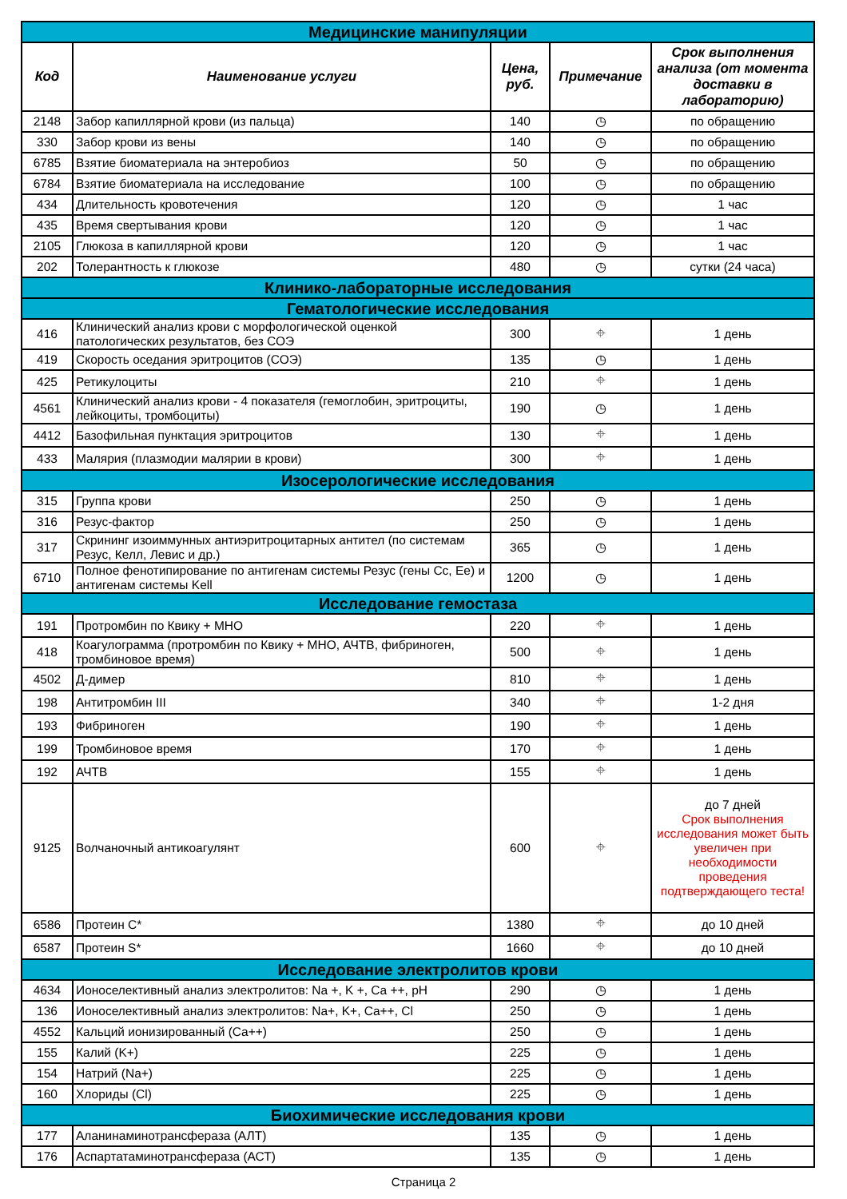| Медицинские манипуляции | | | | |
| Код | Наименование услуги | Цена, руб. | Примечание | Срок выполнения анализа (от момента доставки в лабораторию) |
| 2148 | Забор капиллярной крови (из пальца) | 140 | ◷ | по обращению |
| 330 | Забор крови из вены | 140 | ◷ | по обращению |
| 6785 | Взятие биоматериала на энтеробиоз | 50 | ◷ | по обращению |
| 6784 | Взятие биоматериала на исследование | 100 | ◷ | по обращению |
| 434 | Длительность кровотечения | 120 | ◷ | 1 час |
| 435 | Время свертывания крови | 120 | ◷ | 1 час |
| 2105 | Глюкоза в капиллярной крови | 120 | ◷ | 1 час |
| 202 | Толерантность к глюкозе | 480 | ◷ | сутки (24 часа) |
| Клинико-лабораторные исследования | | | | |
| Гематологические исследования | | | | |
| 416 | Клинический анализ крови с морфологической оценкой патологических результатов, без СОЭ | 300 | ⌖ | 1 день |
| 419 | Скорость оседания эритроцитов (СОЭ) | 135 | ◷ | 1 день |
| 425 | Ретикулоциты | 210 | ⌖ | 1 день |
| 4561 | Клинический анализ крови - 4 показателя (гемоглобин, эритроциты, лейкоциты, тромбоциты) | 190 | ◷ | 1 день |
| 4412 | Базофильная пунктация эритроцитов | 130 | ⌖ | 1 день |
| 433 | Малярия (плазмодии малярии в крови) | 300 | ⌖ | 1 день |
| Изосерологические исследования | | | | |
| 315 | Группа крови | 250 | ◷ | 1 день |
| 316 | Резус-фактор | 250 | ◷ | 1 день |
| 317 | Скрининг изоиммунных антиэритроцитарных антител (по системам Резус, Келл, Левис и др.) | 365 | ◷ | 1 день |
| 6710 | Полное фенотипирование по антигенам системы Резус (гены Cc, Ee) и антигенам системы Kell | 1200 | ◷ | 1 день |
| Исследование гемостаза | | | | |
| 191 | Протромбин по Квику + МНО | 220 | ⌖ | 1 день |
| 418 | Коагулограмма (протромбин по Квику + МНО, АЧТВ, фибриноген, тромбиновое время) | 500 | ⌖ | 1 день |
| 4502 | Д-димер | 810 | ⌖ | 1 день |
| 198 | Антитромбин III | 340 | ⌖ | 1-2 дня |
| 193 | Фибриноген | 190 | ⌖ | 1 день |
| 199 | Тромбиновое время | 170 | ⌖ | 1 день |
| 192 | АЧТВ | 155 | ⌖ | 1 день |
| 9125 | Волчаночный антикоагулянт | 600 | ⌖ | до 7 дней Срок выполнения исследования может быть увеличен при необходимости проведения подтверждающего теста! |
| 6586 | Протеин C* | 1380 | ⌖ | до 10 дней |
| 6587 | Протеин S* | 1660 | ⌖ | до 10 дней |
| Исследование электролитов крови | | | | |
| 4634 | Ионоселективный анализ электролитов: Na +, K +, Ca ++, pH | 290 | ◷ | 1 день |
| 136 | Ионоселективный анализ электролитов: Na+, K+, Ca++, Cl | 250 | ◷ | 1 день |
| 4552 | Кальций ионизированный (Ca++) | 250 | ◷ | 1 день |
| 155 | Калий (K+) | 225 | ◷ | 1 день |
| 154 | Натрий (Na+) | 225 | ◷ | 1 день |
| 160 | Хлориды (Cl) | 225 | ◷ | 1 день |
| Биохимические исследования крови | | | | |
| 177 | Аланинаминотрансфераза (АЛТ) | 135 | ◷ | 1 день |
| 176 | Аспартатаминотрансфераза (АСТ) | 135 | ◷ | 1 день |
Страница 2